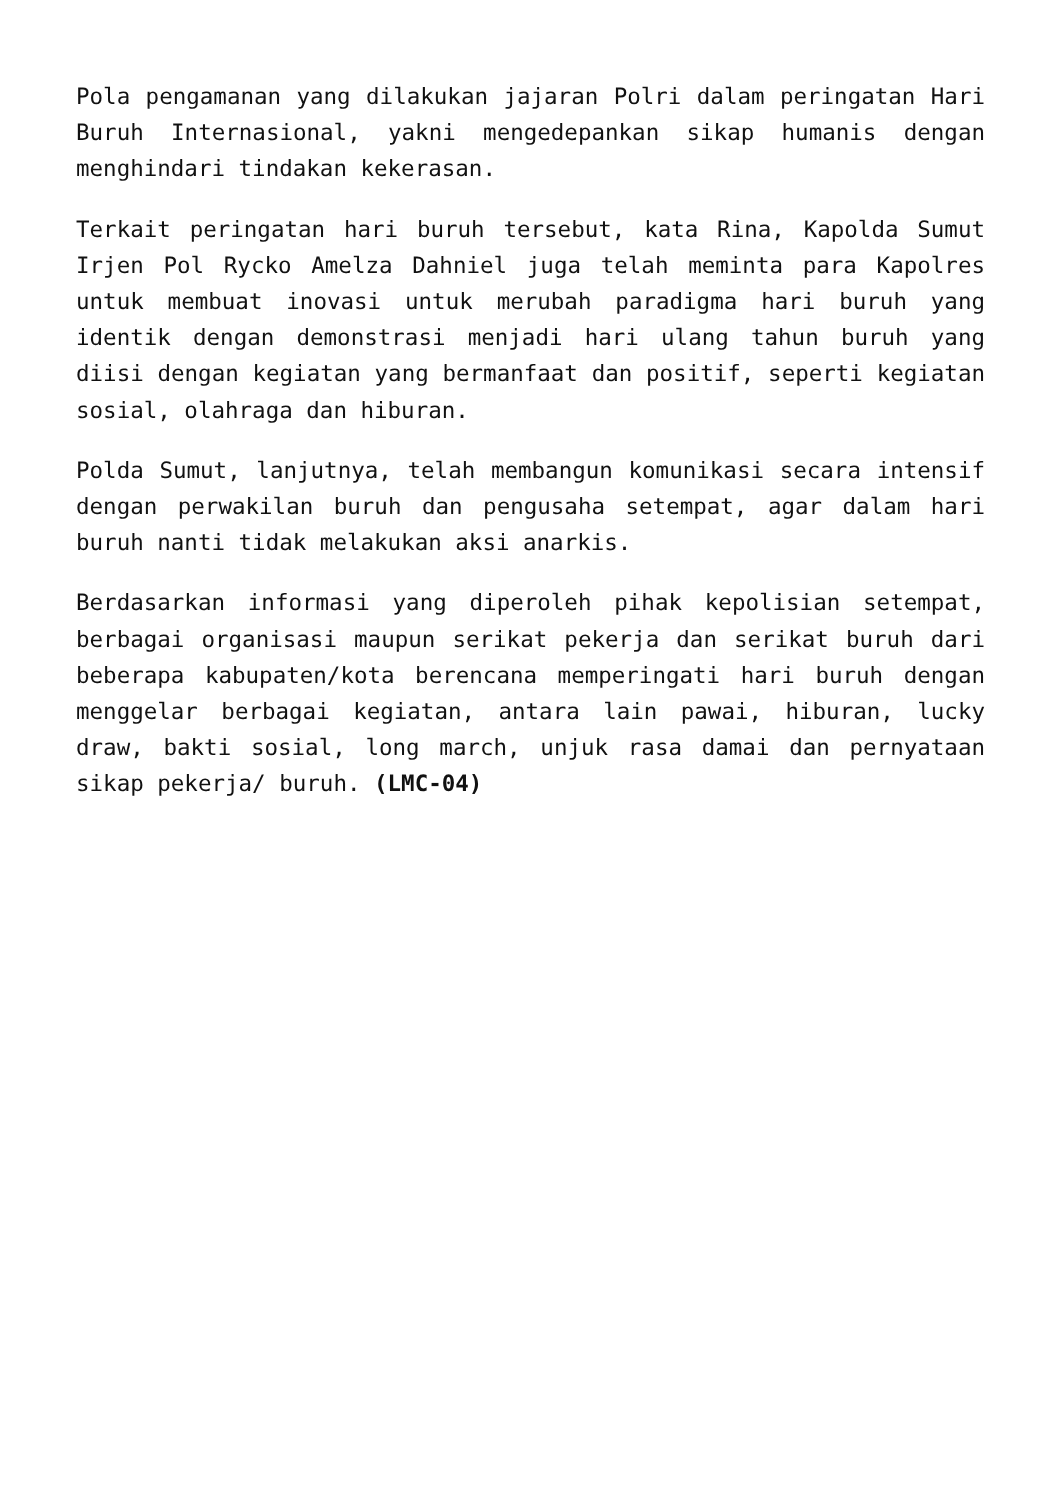Pola pengamanan yang dilakukan jajaran Polri dalam peringatan Hari Buruh Internasional, yakni mengedepankan sikap humanis dengan menghindari tindakan kekerasan.
Terkait peringatan hari buruh tersebut, kata Rina, Kapolda Sumut Irjen Pol Rycko Amelza Dahniel juga telah meminta para Kapolres untuk membuat inovasi untuk merubah paradigma hari buruh yang identik dengan demonstrasi menjadi hari ulang tahun buruh yang diisi dengan kegiatan yang bermanfaat dan positif, seperti kegiatan sosial, olahraga dan hiburan.
Polda Sumut, lanjutnya, telah membangun komunikasi secara intensif dengan perwakilan buruh dan pengusaha setempat, agar dalam hari buruh nanti tidak melakukan aksi anarkis.
Berdasarkan informasi yang diperoleh pihak kepolisian setempat, berbagai organisasi maupun serikat pekerja dan serikat buruh dari beberapa kabupaten/kota berencana memperingati hari buruh dengan menggelar berbagai kegiatan, antara lain pawai, hiburan, lucky draw, bakti sosial, long march, unjuk rasa damai dan pernyataan sikap pekerja/ buruh. (LMC-04)